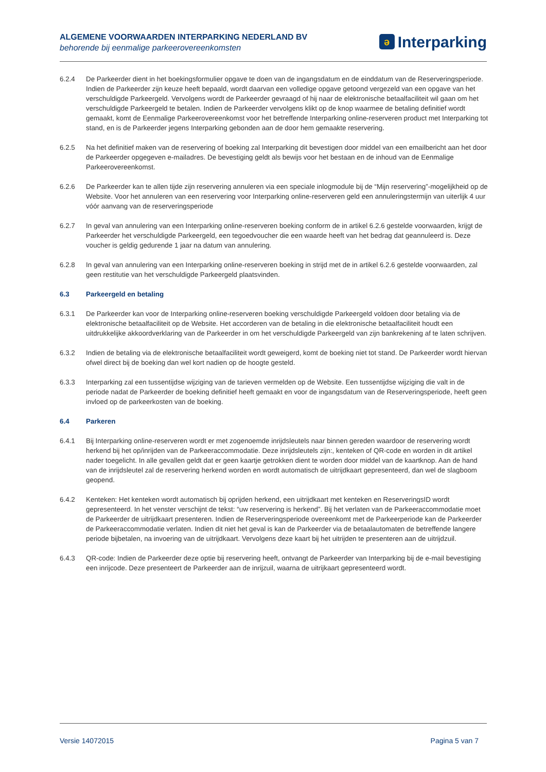ALGEMENE VOORWAARDEN INTERPARKING NEDERLAND BV
behorende bij eenmalige parkeerovereenkomsten
ə Interparking
6.2.4 De Parkeerder dient in het boekingsformulier opgave te doen van de ingangsdatum en de einddatum van de Reserveringsperiode. Indien de Parkeerder zijn keuze heeft bepaald, wordt daarvan een volledige opgave getoond vergezeld van een opgave van het verschuldigde Parkeergeld. Vervolgens wordt de Parkeerder gevraagd of hij naar de elektronische betaalfaciliteit wil gaan om het verschuldigde Parkeergeld te betalen. Indien de Parkeerder vervolgens klikt op de knop waarmee de betaling definitief wordt gemaakt, komt de Eenmalige Parkeerovereenkomst voor het betreffende Interparking online-reserveren product met Interparking tot stand, en is de Parkeerder jegens Interparking gebonden aan de door hem gemaakte reservering.
6.2.5 Na het definitief maken van de reservering of boeking zal Interparking dit bevestigen door middel van een emailbericht aan het door de Parkeerder opgegeven e-mailadres. De bevestiging geldt als bewijs voor het bestaan en de inhoud van de Eenmalige Parkeerovereenkomst.
6.2.6 De Parkeerder kan te allen tijde zijn reservering annuleren via een speciale inlogmodule bij de “Mijn reservering”-mogelijkheid op de Website. Voor het annuleren van een reservering voor Interparking online-reserveren geld een annuleringstermijn van uiterlijk 4 uur vóór aanvang van de reserveringsperiode
6.2.7 In geval van annulering van een Interparking online-reserveren boeking conform de in artikel 6.2.6 gestelde voorwaarden, krijgt de Parkeerder het verschuldigde Parkeergeld, een tegoedvoucher die een waarde heeft van het bedrag dat geannuleerd is. Deze voucher is geldig gedurende 1 jaar na datum van annulering.
6.2.8 In geval van annulering van een Interparking online-reserveren boeking in strijd met de in artikel 6.2.6 gestelde voorwaarden, zal geen restitutie van het verschuldigde Parkeergeld plaatsvinden.
6.3 Parkeergeld en betaling
6.3.1 De Parkeerder kan voor de Interparking online-reserveren boeking verschuldigde Parkeergeld voldoen door betaling via de elektronische betaalfaciliteit op de Website. Het accorderen van de betaling in die elektronische betaalfaciliteit houdt een uitdrukkelijke akkoordverklaring van de Parkeerder in om het verschuldigde Parkeergeld van zijn bankrekening af te laten schrijven.
6.3.2 Indien de betaling via de elektronische betaalfaciliteit wordt geweigerd, komt de boeking niet tot stand. De Parkeerder wordt hiervan ofwel direct bij de boeking dan wel kort nadien op de hoogte gesteld.
6.3.3 Interparking zal een tussentijdse wijziging van de tarieven vermelden op de Website. Een tussentijdse wijziging die valt in de periode nadat de Parkeerder de boeking definitief heeft gemaakt en voor de ingangsdatum van de Reserveringsperiode, heeft geen invloed op de parkeerkosten van de boeking.
6.4 Parkeren
6.4.1 Bij Interparking online-reserveren wordt er met zogenoemde inrijdsleutels naar binnen gereden waardoor de reservering wordt herkend bij het op/inrijden van de Parkeeraccommodatie. Deze inrijdsleutels zijn:, kenteken of QR-code en worden in dit artikel nader toegelicht. In alle gevallen geldt dat er geen kaartje getrokken dient te worden door middel van de kaartknop. Aan de hand van de inrijdsleutel zal de reservering herkend worden en wordt automatisch de uitrijdkaart gepresenteerd, dan wel de slagboom geopend.
6.4.2 Kenteken: Het kenteken wordt automatisch bij oprijden herkend, een uitrijdkaart met kenteken en ReserveringsID wordt gepresenteerd. In het venster verschijnt de tekst: “uw reservering is herkend”. Bij het verlaten van de Parkeeraccommodatie moet de Parkeerder de uitrijdkaart presenteren. Indien de Reserveringsperiode overeenkomt met de Parkeerperiode kan de Parkeerder de Parkeeraccommodatie verlaten. Indien dit niet het geval is kan de Parkeerder via de betaalautomaten de betreffende langere periode bijbetalen, na invoering van de uitrijdkaart. Vervolgens deze kaart bij het uitrijden te presenteren aan de uitrijdzuil.
6.4.3 QR-code: Indien de Parkeerder deze optie bij reservering heeft, ontvangt de Parkeerder van Interparking bij de e-mail bevestiging een inrijcode. Deze presenteert de Parkeerder aan de inrijzuil, waarna de uitrijkaart gepresenteerd wordt.
Versie 14072015 Pagina 5 van 7